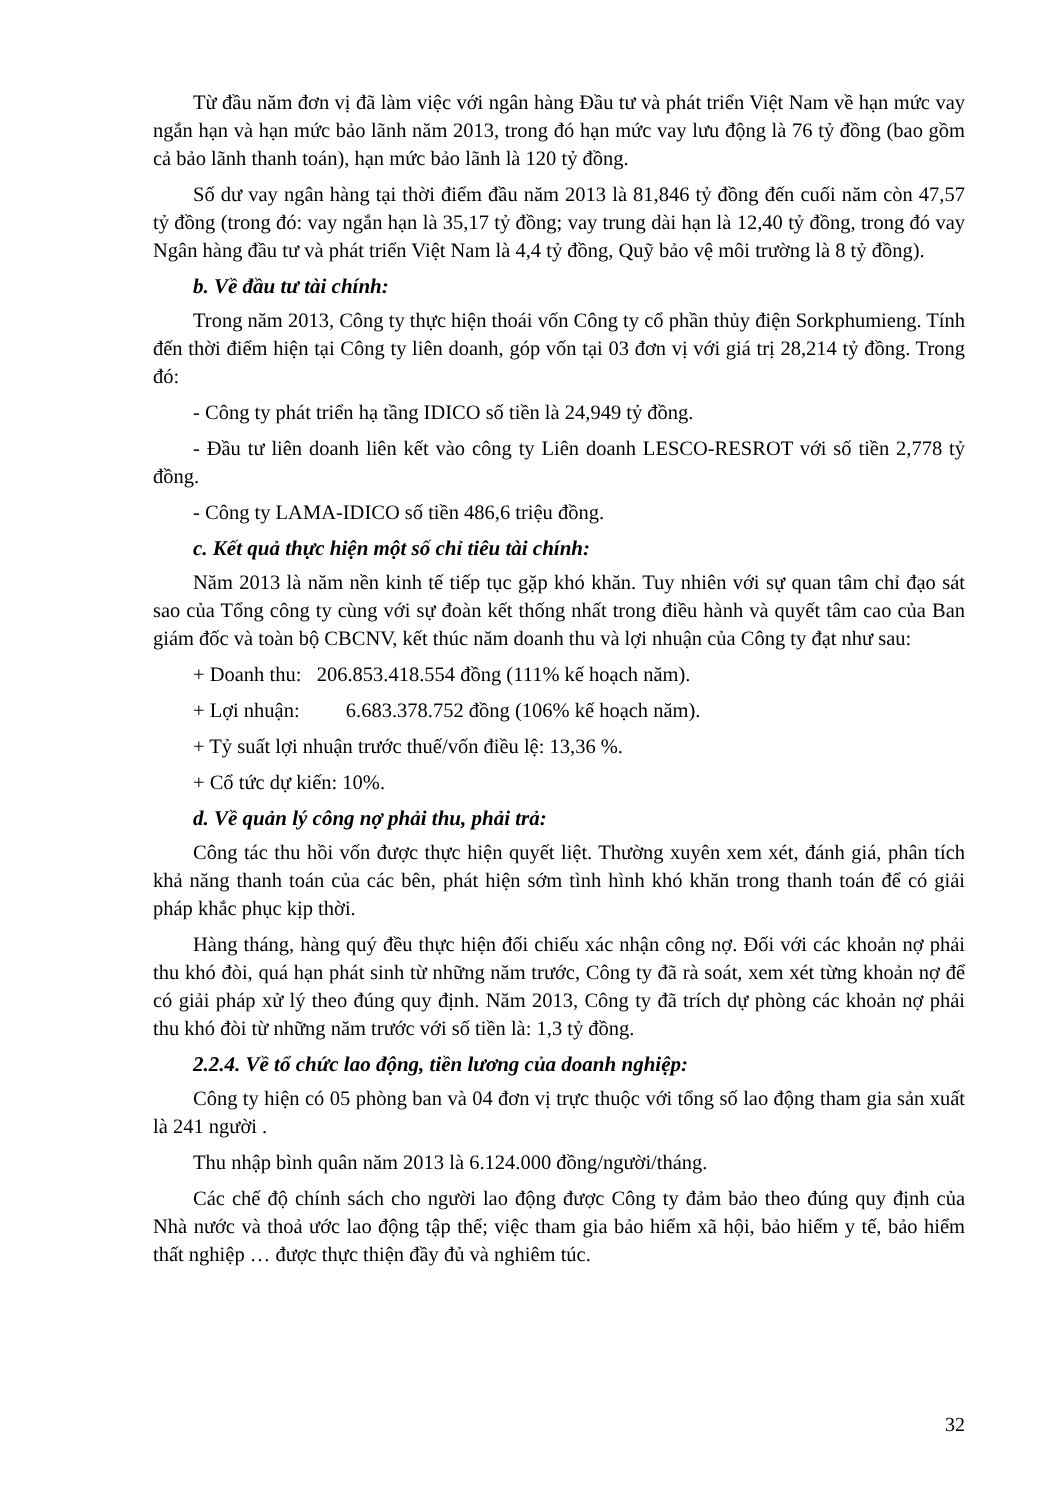Từ đầu năm đơn vị đã làm việc với ngân hàng Đầu tư và phát triển Việt Nam về hạn mức vay ngắn hạn và hạn mức bảo lãnh năm 2013, trong đó hạn mức vay lưu động là 76 tỷ đồng (bao gồm cả bảo lãnh thanh toán), hạn mức bảo lãnh là 120 tỷ đồng.
Số dư vay ngân hàng tại thời điểm đầu năm 2013 là 81,846 tỷ đồng đến cuối năm còn 47,57 tỷ đồng (trong đó: vay ngắn hạn là 35,17 tỷ đồng; vay trung dài hạn là 12,40 tỷ đồng, trong đó vay Ngân hàng đầu tư và phát triển Việt Nam là 4,4 tỷ đồng, Quỹ bảo vệ môi trường là 8 tỷ đồng).
b. Về đầu tư tài chính:
Trong năm 2013, Công ty thực hiện thoái vốn Công ty cổ phần thủy điện Sorkphumieng. Tính đến thời điểm hiện tại Công ty liên doanh, góp vốn tại 03 đơn vị với giá trị 28,214 tỷ đồng. Trong đó:
- Công ty phát triển hạ tầng IDICO số tiền là 24,949 tỷ đồng.
- Đầu tư liên doanh liên kết vào công ty Liên doanh LESCO-RESROT với số tiền 2,778 tỷ đồng.
- Công ty LAMA-IDICO số tiền 486,6 triệu đồng.
c. Kết quả thực hiện một số chỉ tiêu tài chính:
Năm 2013 là năm nền kinh tế tiếp tục gặp khó khăn. Tuy nhiên với sự quan tâm chỉ đạo sát sao của Tổng công ty cùng với sự đoàn kết thống nhất trong điều hành và quyết tâm cao của Ban giám đốc và toàn bộ CBCNV, kết thúc năm doanh thu và lợi nhuận của Công ty đạt như sau:
+ Doanh thu: 206.853.418.554 đồng (111% kế hoạch năm).
+ Lợi nhuận: 6.683.378.752 đồng (106% kế hoạch năm).
+ Tỷ suất lợi nhuận trước thuế/vốn điều lệ: 13,36 %.
+ Cổ tức dự kiến: 10%.
d. Về quản lý công nợ phải thu, phải trả:
Công tác thu hồi vốn được thực hiện quyết liệt. Thường xuyên xem xét, đánh giá, phân tích khả năng thanh toán của các bên, phát hiện sớm tình hình khó khăn trong thanh toán để có giải pháp khắc phục kịp thời.
Hàng tháng, hàng quý đều thực hiện đối chiếu xác nhận công nợ. Đối với các khoản nợ phải thu khó đòi, quá hạn phát sinh từ những năm trước, Công ty đã rà soát, xem xét từng khoản nợ để có giải pháp xử lý theo đúng quy định. Năm 2013, Công ty đã trích dự phòng các khoản nợ phải thu khó đòi từ những năm trước với số tiền là: 1,3 tỷ đồng.
2.2.4. Về tổ chức lao động, tiền lương của doanh nghiệp:
Công ty hiện có 05 phòng ban và 04 đơn vị trực thuộc với tổng số lao động tham gia sản xuất là 241 người .
Thu nhập bình quân năm 2013 là 6.124.000 đồng/người/tháng.
Các chế độ chính sách cho người lao động được Công ty đảm bảo theo đúng quy định của Nhà nước và thoả ước lao động tập thể; việc tham gia bảo hiểm xã hội, bảo hiểm y tế, bảo hiểm thất nghiệp … được thực thiện đầy đủ và nghiêm túc.
32